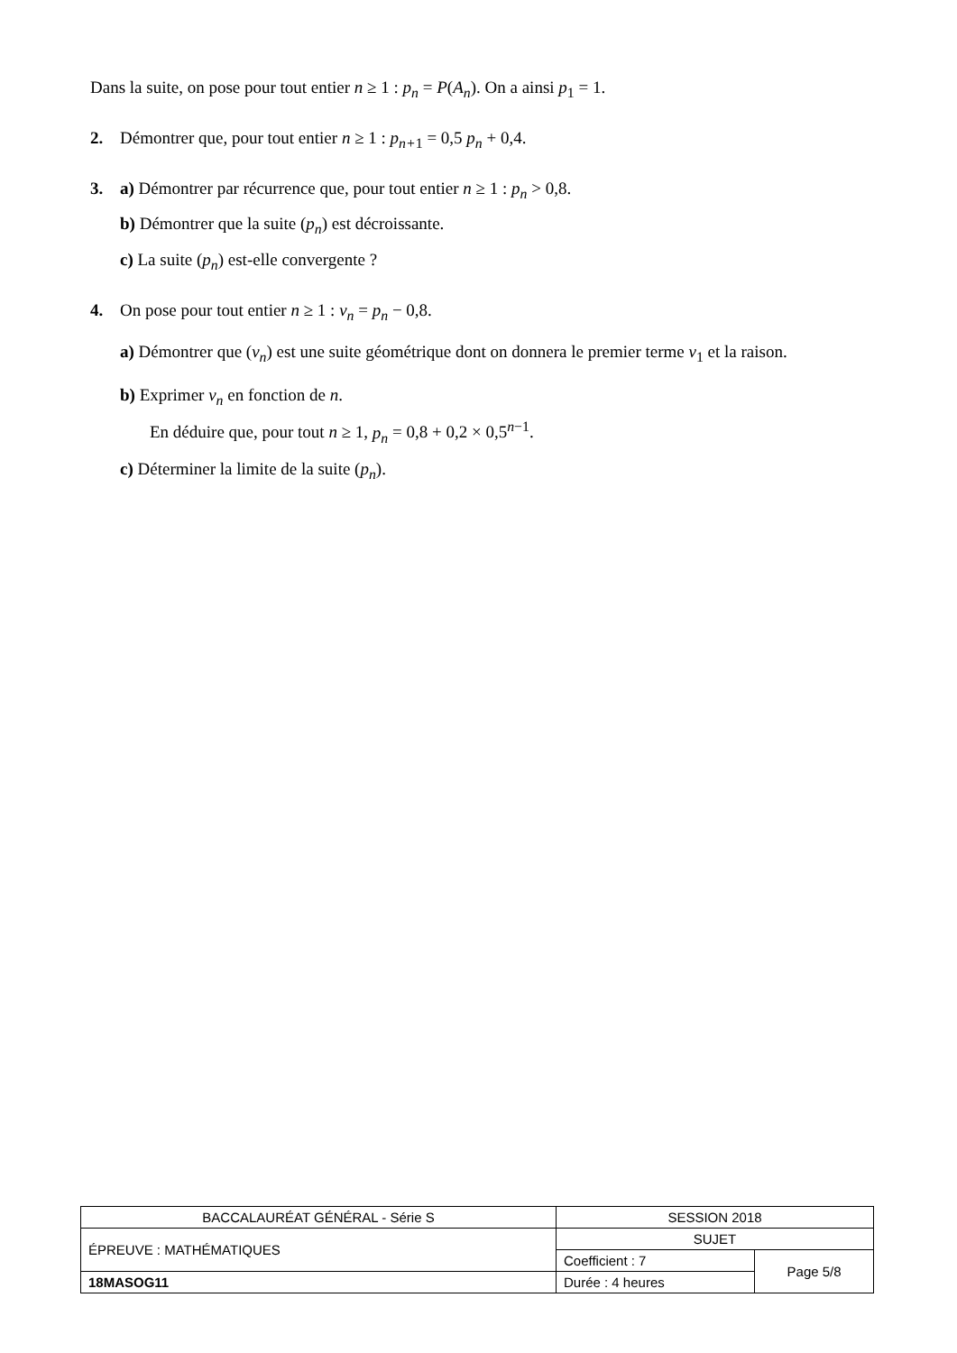Dans la suite, on pose pour tout entier n ≥ 1 : p<sub>n</sub> = P(A<sub>n</sub>). On a ainsi p<sub>1</sub> = 1.
2. Démontrer que, pour tout entier n ≥ 1 : p<sub>n+</sub><sub>1</sub> = 0,5 p<sub>n</sub> + 0,4.
3. a) Démontrer par récurrence que, pour tout entier n ≥ 1 : p<sub>n</sub> > 0,8.
b) Démontrer que la suite (p<sub>n</sub>) est décroissante.
c) La suite (p<sub>n</sub>) est-elle convergente ?
4. On pose pour tout entier n ≥ 1 : v<sub>n</sub> = p<sub>n</sub> − 0,8.
a) Démontrer que (v<sub>n</sub>) est une suite géométrique dont on donnera le premier terme v<sub>1</sub> et la raison.
b) Exprimer v<sub>n</sub> en fonction de n.
En déduire que, pour tout n ≥ 1, p<sub>n</sub> = 0,8 + 0,2 × 0,5<sup>n−1</sup>.
c) Déterminer la limite de la suite (p<sub>n</sub>).
| BACCALAURÉAT GÉNÉRAL - Série S | SESSION 2018 | |
| ÉPREUVE : MATHÉMATIQUES | SUJET | |
| | Coefficient : 7 | Page 5/8 |
| 18MASOG11 | Durée : 4 heures | |